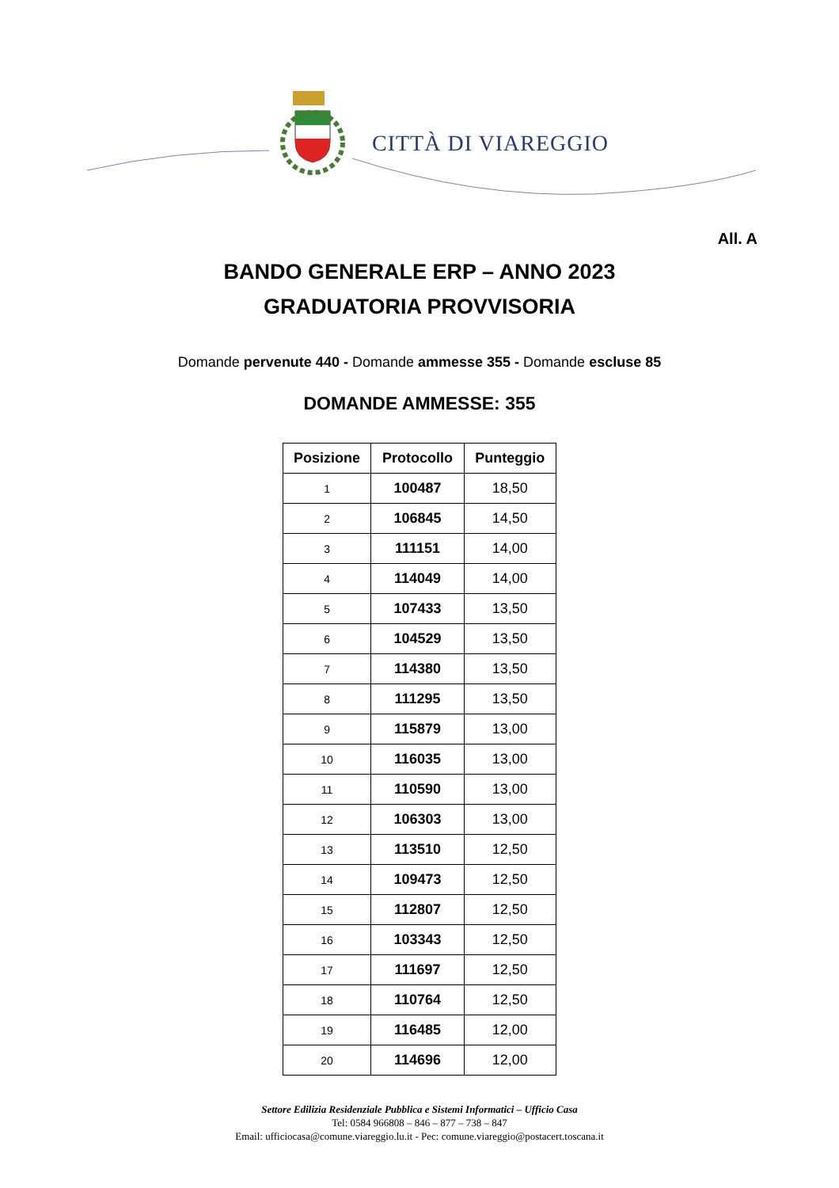CITTÀ DI VIAREGGIO
All. A
BANDO GENERALE ERP – ANNO 2023
GRADUATORIA PROVVISORIA
Domande pervenute 440 - Domande ammesse 355 - Domande escluse 85
DOMANDE AMMESSE: 355
| Posizione | Protocollo | Punteggio |
| --- | --- | --- |
| 1 | 100487 | 18,50 |
| 2 | 106845 | 14,50 |
| 3 | 111151 | 14,00 |
| 4 | 114049 | 14,00 |
| 5 | 107433 | 13,50 |
| 6 | 104529 | 13,50 |
| 7 | 114380 | 13,50 |
| 8 | 111295 | 13,50 |
| 9 | 115879 | 13,00 |
| 10 | 116035 | 13,00 |
| 11 | 110590 | 13,00 |
| 12 | 106303 | 13,00 |
| 13 | 113510 | 12,50 |
| 14 | 109473 | 12,50 |
| 15 | 112807 | 12,50 |
| 16 | 103343 | 12,50 |
| 17 | 111697 | 12,50 |
| 18 | 110764 | 12,50 |
| 19 | 116485 | 12,00 |
| 20 | 114696 | 12,00 |
Settore Edilizia Residenziale Pubblica e Sistemi Informatici – Ufficio Casa
Tel: 0584 966808 – 846 – 877 – 738 – 847
Email: ufficiocasa@comune.viareggio.lu.it - Pec: comune.viareggio@postacert.toscana.it